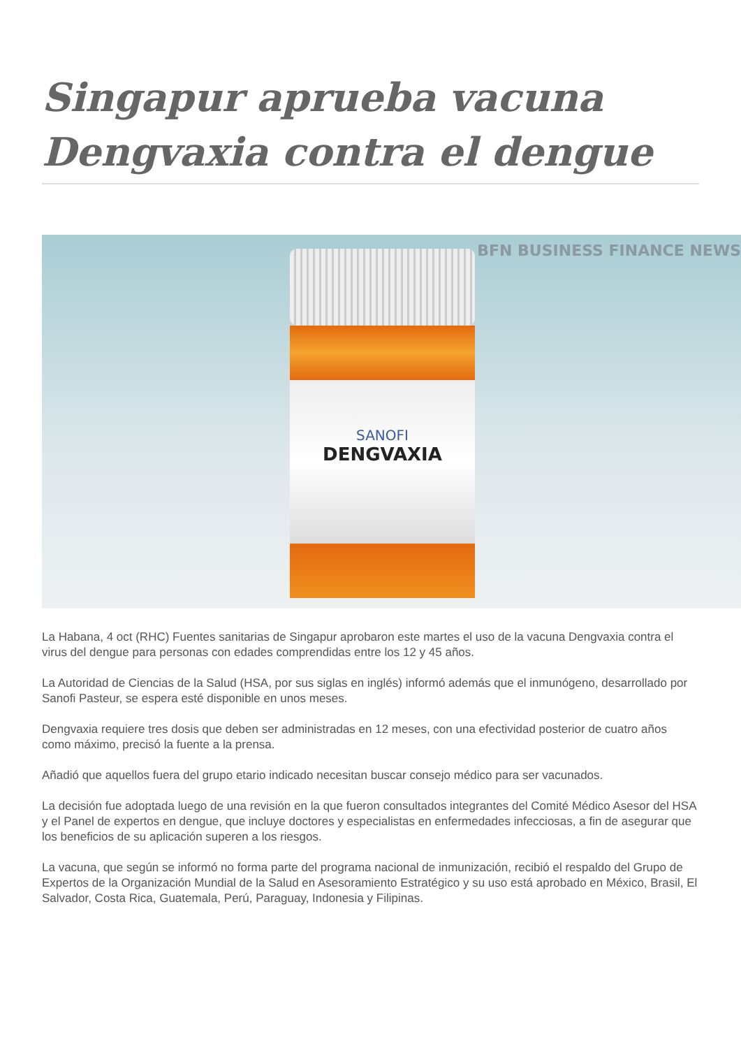Singapur aprueba vacuna Dengvaxia contra el dengue
BFN BUSINESS FINANCE NEWS
SANOFI
DENGVAXIA
La Habana, 4 oct (RHC) Fuentes sanitarias de Singapur aprobaron este martes el uso de la vacuna Dengvaxia contra el virus del dengue para personas con edades comprendidas entre los 12 y 45 años.
La Autoridad de Ciencias de la Salud (HSA, por sus siglas en inglés) informó además que el inmunógeno, desarrollado por Sanofi Pasteur, se espera esté disponible en unos meses.
Dengvaxia requiere tres dosis que deben ser administradas en 12 meses, con una efectividad posterior de cuatro años como máximo, precisó la fuente a la prensa.
Añadió que aquellos fuera del grupo etario indicado necesitan buscar consejo médico para ser vacunados.
La decisión fue adoptada luego de una revisión en la que fueron consultados integrantes del Comité Médico Asesor del HSA y el Panel de expertos en dengue, que incluye doctores y especialistas en enfermedades infecciosas, a fin de asegurar que los beneficios de su aplicación superen a los riesgos.
La vacuna, que según se informó no forma parte del programa nacional de inmunización, recibió el respaldo del Grupo de Expertos de la Organización Mundial de la Salud en Asesoramiento Estratégico y su uso está aprobado en México, Brasil, El Salvador, Costa Rica, Guatemala, Perú, Paraguay, Indonesia y Filipinas.